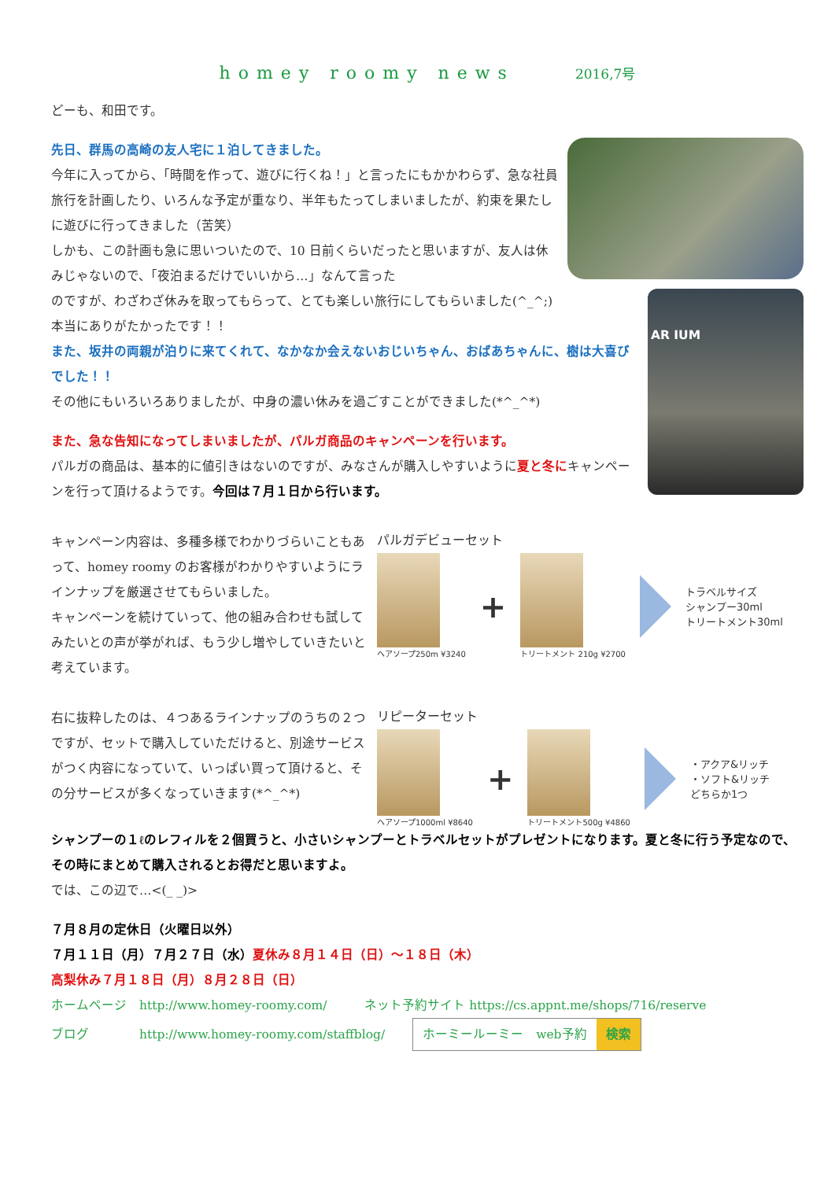homey roomy news 2016,7号
どーも、和田です。
先日、群馬の高崎の友人宅に１泊してきました。
今年に入ってから、「時間を作って、遊びに行くね！」と言ったにもかかわらず、急な社員旅行を計画したり、いろんな予定が重なり、半年もたってしまいましたが、約束を果たしに遊びに行ってきました（苦笑）
しかも、この計画も急に思いついたので、10 日前くらいだったと思いますが、友人は休みじゃないので、「夜泊まるだけでいいから…」なんて言った
AR IUM
のですが、わざわざ休みを取ってもらって、とても楽しい旅行にしてもらいました(^_^;)
本当にありがたかったです！！
また、坂井の両親が泊りに来てくれて、なかなか会えないおじいちゃん、おばあちゃんに、樹は大喜びでした！！
その他にもいろいろありましたが、中身の濃い休みを過ごすことができました(*^_^*)
また、急な告知になってしまいましたが、パルガ商品のキャンペーンを行います。
パルガの商品は、基本的に値引きはないのですが、みなさんが購入しやすいように夏と冬にキャンペーンを行って頂けるようです。今回は７月１日から行います。
キャンペーン内容は、多種多様でわかりづらいこともあって、homey roomy のお客様がわかりやすいようにラインナップを厳選させてもらいました。
キャンペーンを続けていって、他の組み合わせも試してみたいとの声が挙がれば、もう少し増やしていきたいと考えています。
パルガデビューセット
ヘアソープ250m ¥3240
+
トリートメント 210g ¥2700
トラベルサイズ
シャンプー30ml
トリートメント30ml
右に抜粋したのは、４つあるラインナップのうちの２つですが、セットで購入していただけると、別途サービスがつく内容になっていて、いっぱい買って頂けると、その分サービスが多くなっていきます(*^_^*)
リピーターセット
ヘアソープ1000ml ¥8640
+
トリートメント500g ¥4860
・アクア&リッチ
・ソフト&リッチ
どちらか1つ
シャンプーの１ℓのレフィルを２個買うと、小さいシャンプーとトラベルセットがプレゼントになります。夏と冬に行う予定なので、その時にまとめて購入されるとお得だと思いますよ。
では、この辺で…<(_ _)>
７月８月の定休日（火曜日以外）
７月１１日（月）７月２７日（水）夏休み８月１４日（日）〜１８日（木）
高梨休み７月１８日（月）８月２８日（日）
ホームページ　http://www.homey-roomy.com/　　　ネット予約サイト https://cs.appnt.me/shops/716/reserve
ブログ　　　　http://www.homey-roomy.com/staffblog/ ホーミールーミー　web予約 検索